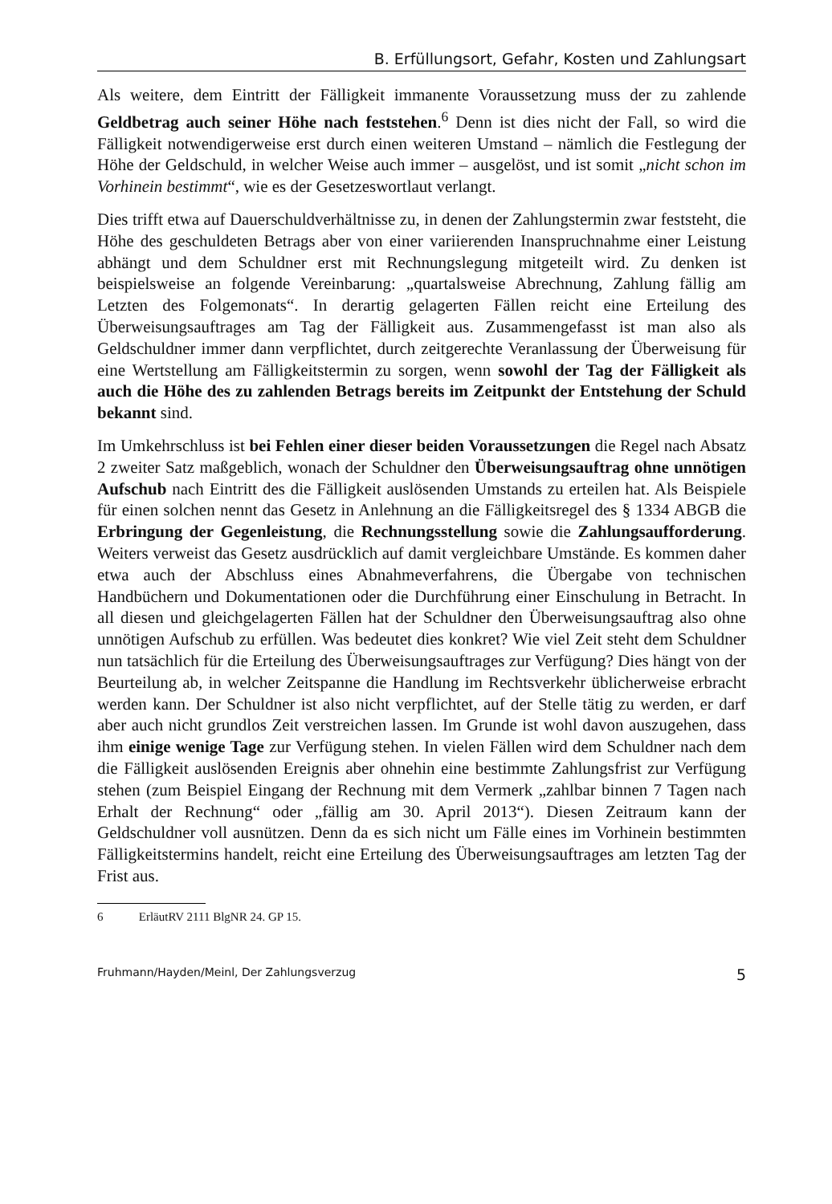B. Erfüllungsort, Gefahr, Kosten und Zahlungsart
Als weitere, dem Eintritt der Fälligkeit immanente Voraussetzung muss der zu zahlende Geldbetrag auch seiner Höhe nach feststehen.<sup>6</sup> Denn ist dies nicht der Fall, so wird die Fälligkeit notwendigerweise erst durch einen weiteren Umstand – nämlich die Festlegung der Höhe der Geldschuld, in welcher Weise auch immer – ausgelöst, und ist somit „nicht schon im Vorhinein bestimmt“, wie es der Gesetzeswortlaut verlangt.
Dies trifft etwa auf Dauerschuldverhältnisse zu, in denen der Zahlungstermin zwar feststeht, die Höhe des geschuldeten Betrags aber von einer variierenden Inanspruchnahme einer Leistung abhängt und dem Schuldner erst mit Rechnungslegung mitgeteilt wird. Zu denken ist beispielsweise an folgende Vereinbarung: „quartalsweise Abrechnung, Zahlung fällig am Letzten des Folgemonats“. In derartig gelagerten Fällen reicht eine Erteilung des Überweisungsauftrages am Tag der Fälligkeit aus. Zusammengefasst ist man also als Geldschuldner immer dann verpflichtet, durch zeitgerechte Veranlassung der Überweisung für eine Wertstellung am Fälligkeitstermin zu sorgen, wenn sowohl der Tag der Fälligkeit als auch die Höhe des zu zahlenden Betrags bereits im Zeitpunkt der Entstehung der Schuld bekannt sind.
Im Umkehrschluss ist bei Fehlen einer dieser beiden Voraussetzungen die Regel nach Absatz 2 zweiter Satz maßgeblich, wonach der Schuldner den Überweisungsauftrag ohne unnötigen Aufschub nach Eintritt des die Fälligkeit auslösenden Umstands zu erteilen hat. Als Beispiele für einen solchen nennt das Gesetz in Anlehnung an die Fälligkeitsregel des § 1334 ABGB die Erbringung der Gegenleistung, die Rechnungsstellung sowie die Zahlungsaufforderung. Weiters verweist das Gesetz ausdrücklich auf damit vergleichbare Umstände. Es kommen daher etwa auch der Abschluss eines Abnahmeverfahrens, die Übergabe von technischen Handbüchern und Dokumentationen oder die Durchführung einer Einschulung in Betracht. In all diesen und gleichgelagerten Fällen hat der Schuldner den Überweisungsauftrag also ohne unnötigen Aufschub zu erfüllen. Was bedeutet dies konkret? Wie viel Zeit steht dem Schuldner nun tatsächlich für die Erteilung des Überweisungsauftrages zur Verfügung? Dies hängt von der Beurteilung ab, in welcher Zeitspanne die Handlung im Rechtsverkehr üblicherweise erbracht werden kann. Der Schuldner ist also nicht verpflichtet, auf der Stelle tätig zu werden, er darf aber auch nicht grundlos Zeit verstreichen lassen. Im Grunde ist wohl davon auszugehen, dass ihm einige wenige Tage zur Verfügung stehen. In vielen Fällen wird dem Schuldner nach dem die Fälligkeit auslösenden Ereignis aber ohnehin eine bestimmte Zahlungsfrist zur Verfügung stehen (zum Beispiel Eingang der Rechnung mit dem Vermerk „zahlbar binnen 7 Tagen nach Erhalt der Rechnung“ oder „fällig am 30. April 2013“). Diesen Zeitraum kann der Geldschuldner voll ausnützen. Denn da es sich nicht um Fälle eines im Vorhinein bestimmten Fälligkeitstermins handelt, reicht eine Erteilung des Überweisungsauftrages am letzten Tag der Frist aus.
6 ErläutRV 2111 BlgNR 24. GP 15.
Fruhmann/Hayden/Meinl, Der Zahlungsverzug 5